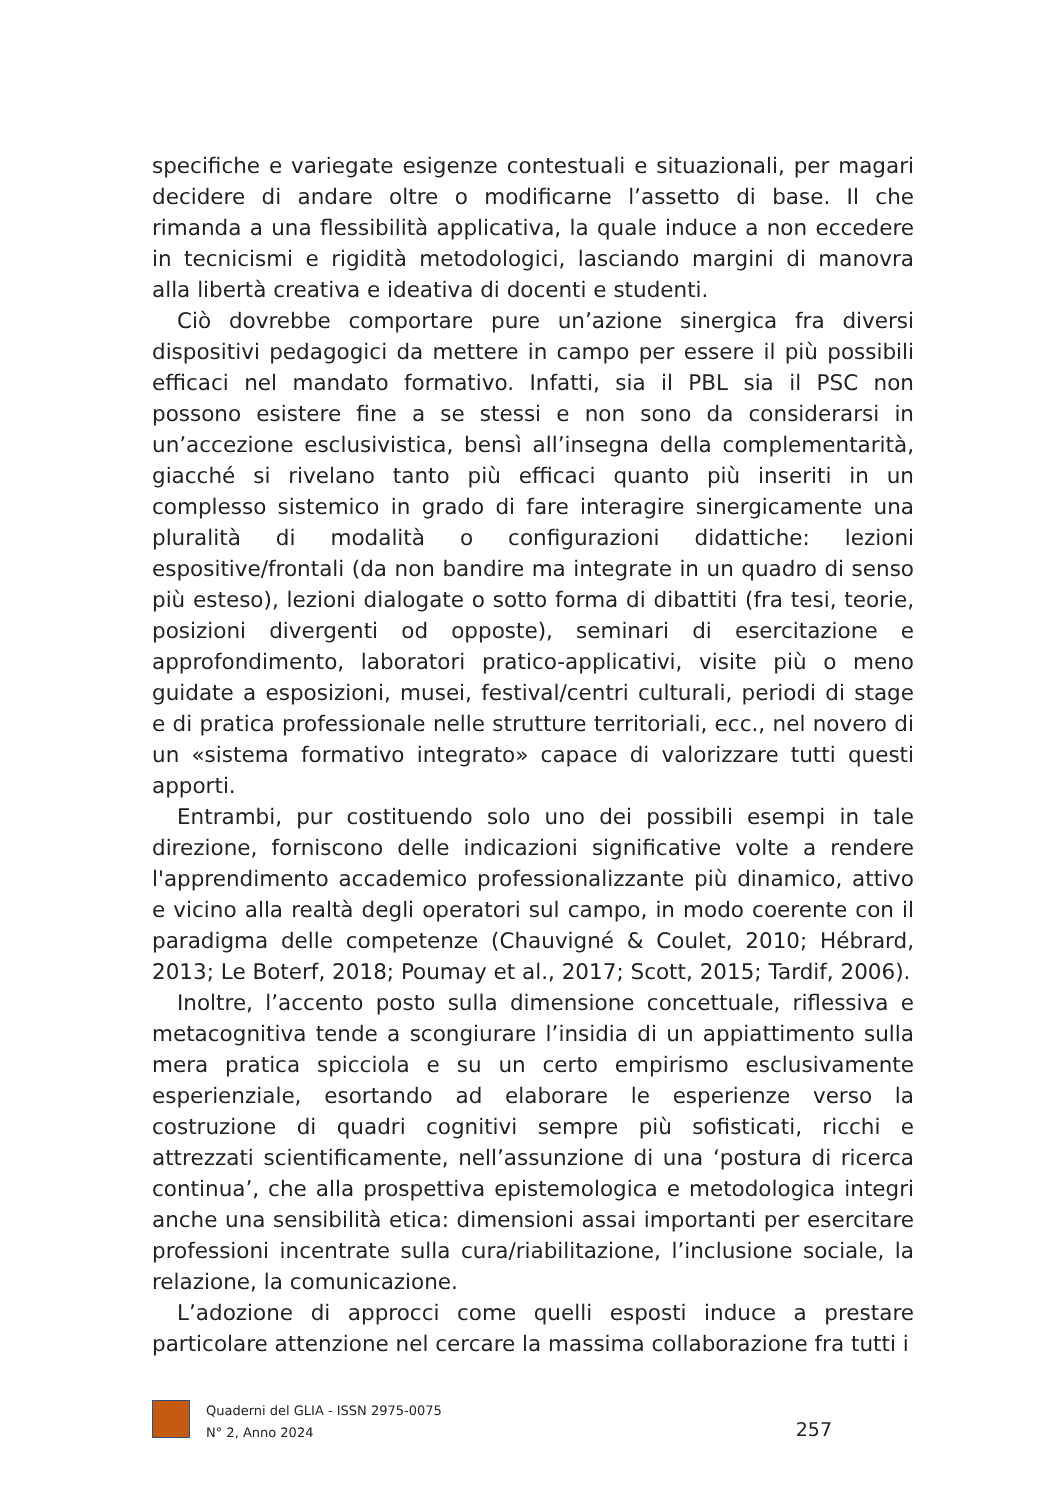specifiche e variegate esigenze contestuali e situazionali, per magari decidere di andare oltre o modificarne l’assetto di base. Il che rimanda a una flessibilità applicativa, la quale induce a non eccedere in tecnicismi e rigidità metodologici, lasciando margini di manovra alla libertà creativa e ideativa di docenti e studenti.
Ciò dovrebbe comportare pure un’azione sinergica fra diversi dispositivi pedagogici da mettere in campo per essere il più possibili efficaci nel mandato formativo. Infatti, sia il PBL sia il PSC non possono esistere fine a se stessi e non sono da considerarsi in un’accezione esclusivistica, bensì all’insegna della complementarità, giacché si rivelano tanto più efficaci quanto più inseriti in un complesso sistemico in grado di fare interagire sinergicamente una pluralità di modalità o configurazioni didattiche: lezioni espositive/frontali (da non bandire ma integrate in un quadro di senso più esteso), lezioni dialogate o sotto forma di dibattiti (fra tesi, teorie, posizioni divergenti od opposte), seminari di esercitazione e approfondimento, laboratori pratico-applicativi, visite più o meno guidate a esposizioni, musei, festival/centri culturali, periodi di stage e di pratica professionale nelle strutture territoriali, ecc., nel novero di un «sistema formativo integrato» capace di valorizzare tutti questi apporti.
Entrambi, pur costituendo solo uno dei possibili esempi in tale direzione, forniscono delle indicazioni significative volte a rendere l'apprendimento accademico professionalizzante più dinamico, attivo e vicino alla realtà degli operatori sul campo, in modo coerente con il paradigma delle competenze (Chauvigné & Coulet, 2010; Hébrard, 2013; Le Boterf, 2018; Poumay et al., 2017; Scott, 2015; Tardif, 2006).
Inoltre, l’accento posto sulla dimensione concettuale, riflessiva e metacognitiva tende a scongiurare l’insidia di un appiattimento sulla mera pratica spicciola e su un certo empirismo esclusivamente esperienziale, esortando ad elaborare le esperienze verso la costruzione di quadri cognitivi sempre più sofisticati, ricchi e attrezzati scientificamente, nell’assunzione di una ‘postura di ricerca continua’, che alla prospettiva epistemologica e metodologica integri anche una sensibilità etica: dimensioni assai importanti per esercitare professioni incentrate sulla cura/riabilitazione, l’inclusione sociale, la relazione, la comunicazione.
L’adozione di approcci come quelli esposti induce a prestare particolare attenzione nel cercare la massima collaborazione fra tutti i
Quaderni del GLIA - ISSN 2975-0075
N° 2, Anno 2024
257